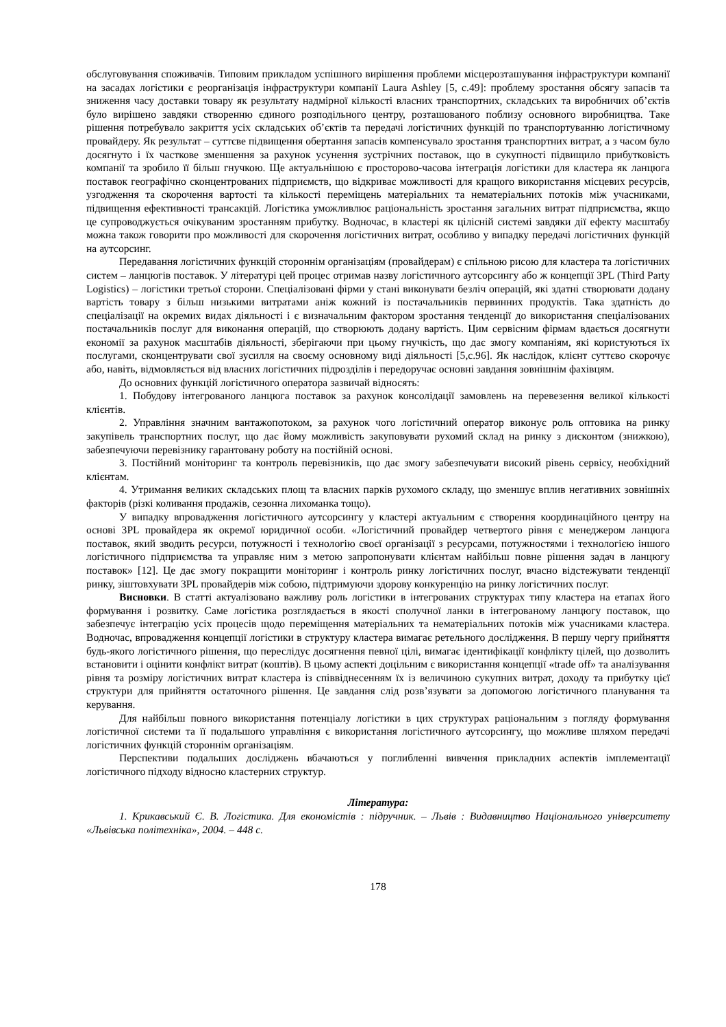обслуговування споживачів. Типовим прикладом успішного вирішення проблеми місцерозташування інфраструктури компанії на засадах логістики є реорганізація інфраструктури компанії Laura Ashley [5, с.49]: проблему зростання обсягу запасів та зниження часу доставки товару як результату надмірної кількості власних транспортних, складських та виробничих об’єктів було вирішено завдяки створенню єдиного розподільного центру, розташованого поблизу основного виробництва. Таке рішення потребувало закриття усіх складських об’єктів та передачі логістичних функцій по транспортуванню логістичному провайдеру. Як результат – суттєве підвищення обертання запасів компенсувало зростання транспортних витрат, а з часом було досягнуто і їх часткове зменшення за рахунок усунення зустрічних поставок, що в сукупності підвищило прибутковість компанії та зробило її більш гнучкою. Ще актуальнішою є просторово-часова інтеграція логістики для кластера як ланцюга поставок географічно сконцентрованих підприємств, що відкриває можливості для кращого використання місцевих ресурсів, узгодження та скорочення вартості та кількості переміщень матеріальних та нематеріальних потоків між учасниками, підвищення ефективності трансакцій. Логістика уможливлює раціональність зростання загальних витрат підприємства, якщо це супроводжується очікуваним зростанням прибутку. Водночас, в кластері як цілісній системі завдяки дії ефекту масштабу можна також говорити про можливості для скорочення логістичних витрат, особливо у випадку передачі логістичних функцій на аутсорсинг.
Передавання логістичних функцій стороннім організаціям (провайдерам) є спільною рисою для кластера та логістичних систем – ланцюгів поставок. У літературі цей процес отримав назву логістичного аутсорсингу або ж концепції 3PL (Third Party Logistics) – логістики третьої сторони. Спеціалізовані фірми у стані виконувати безліч операцій, які здатні створювати додану вартість товару з більш низькими витратами аніж кожний із постачальників первинних продуктів. Така здатність до спеціалізації на окремих видах діяльності і є визначальним фактором зростання тенденції до використання спеціалізованих постачальників послуг для виконання операцій, що створюють додану вартість. Цим сервісним фірмам вдається досягнути економії за рахунок масштабів діяльності, зберігаючи при цьому гнучкість, що дає змогу компаніям, які користуються їх послугами, сконцентрувати свої зусилля на своєму основному виді діяльності [5,с.96]. Як наслідок, клієнт суттєво скорочує або, навіть, відмовляється від власних логістичних підрозділів і передоручає основні завдання зовнішнім фахівцям.
До основних функцій логістичного оператора зазвичай відносять:
1. Побудову інтегрованого ланцюга поставок за рахунок консолідації замовлень на перевезення великої кількості клієнтів.
2. Управління значним вантажопотоком, за рахунок чого логістичний оператор виконує роль оптовика на ринку закупівель транспортних послуг, що дає йому можливість закуповувати рухомий склад на ринку з дисконтом (знижкою), забезпечуючи перевізнику гарантовану роботу на постійній основі.
3. Постійний моніторинг та контроль перевізників, що дає змогу забезпечувати високий рівень сервісу, необхідний клієнтам.
4. Утримання великих складських площ та власних парків рухомого складу, що зменшує вплив негативних зовнішніх факторів (різкі коливання продажів, сезонна лихоманка тощо).
У випадку впровадження логістичного аутсорсингу у кластері актуальним є створення координаційного центру на основі 3PL провайдера як окремої юридичної особи. «Логістичний провайдер четвертого рівня є менеджером ланцюга поставок, який зводить ресурси, потужності і технологію своєї організації з ресурсами, потужностями і технологією іншого логістичного підприємства та управляє ним з метою запропонувати клієнтам найбільш повне рішення задач в ланцюгу поставок» [12]. Це дає змогу покращити моніторинг і контроль ринку логістичних послуг, вчасно відстежувати тенденції ринку, зіштовхувати 3PL провайдерів між собою, підтримуючи здорову конкуренцію на ринку логістичних послуг.
Висновки. В статті актуалізовано важливу роль логістики в інтегрованих структурах типу кластера на етапах його формування і розвитку. Саме логістика розглядається в якості сполучної ланки в інтегрованому ланцюгу поставок, що забезпечує інтеграцію усіх процесів щодо переміщення матеріальних та нематеріальних потоків між учасниками кластера. Водночас, впровадження концепції логістики в структуру кластера вимагає ретельного дослідження. В першу чергу прийняття будь-якого логістичного рішення, що переслідує досягнення певної цілі, вимагає ідентифікації конфлікту цілей, що дозволить встановити і оцінити конфлікт витрат (коштів). В цьому аспекті доцільним є використання концепції «trade off» та аналізування рівня та розміру логістичних витрат кластера із співвіднесенням їх із величиною сукупних витрат, доходу та прибутку цієї структури для прийняття остаточного рішення. Це завдання слід розв’язувати за допомогою логістичного планування та керування.
Для найбільш повного використання потенціалу логістики в цих структурах раціональним з погляду формування логістичної системи та її подальшого управління є використання логістичного аутсорсингу, що можливе шляхом передачі логістичних функцій стороннім організаціям.
Перспективи подальших досліджень вбачаються у поглибленні вивчення прикладних аспектів імплементації логістичного підходу відносно кластерних структур.
Література:
1. Крикавський Є. В. Логістика. Для економістів : підручник. – Львів : Видавництво Національного університету «Львівська політехніка», 2004. – 448 с.
178